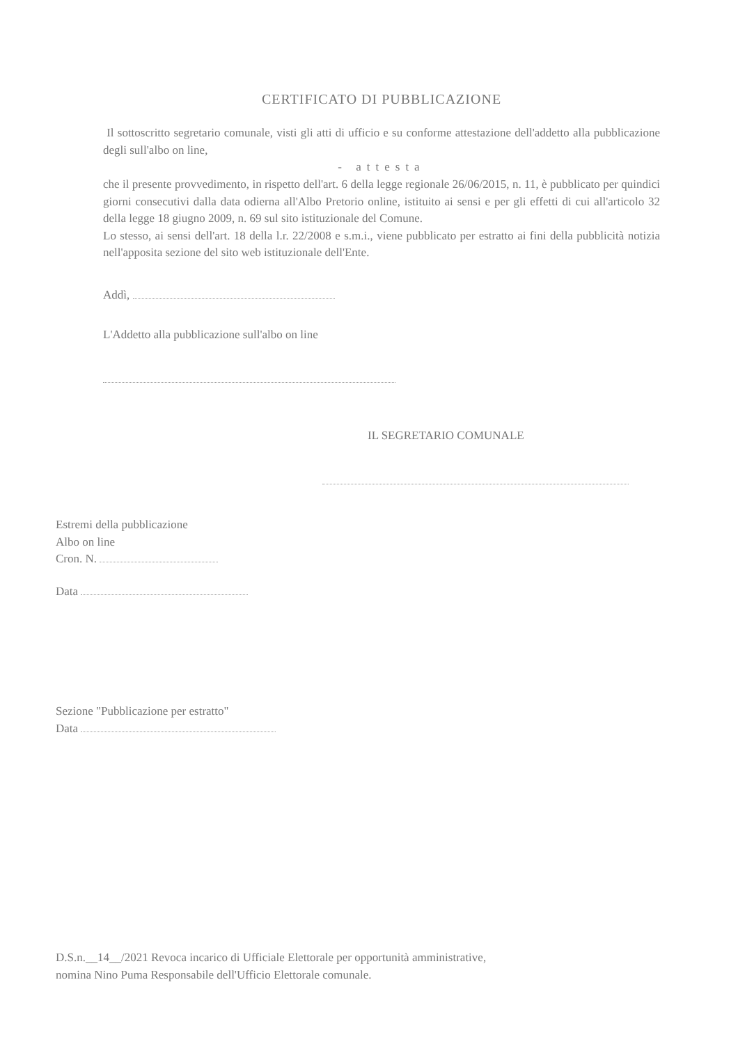CERTIFICATO DI PUBBLICAZIONE
Il sottoscritto segretario comunale, visti gli atti di ufficio e su conforme attestazione dell'addetto alla pubblicazione degli sull'albo on line,
- attesta
che il presente provvedimento, in rispetto dell'art. 6 della legge regionale 26/06/2015, n. 11, è pubblicato per quindici giorni consecutivi dalla data odierna all'Albo Pretorio online, istituito ai sensi e per gli effetti di cui all'articolo 32 della legge 18 giugno 2009, n. 69 sul sito istituzionale del Comune.
Lo stesso, ai sensi dell'art. 18 della l.r. 22/2008 e s.m.i., viene pubblicato per estratto ai fini della pubblicità notizia nell'apposita sezione del sito web istituzionale dell'Ente.
Addì,
L'Addetto alla pubblicazione sull'albo on line
IL SEGRETARIO COMUNALE
Estremi della pubblicazione
Albo on line
Cron. N.
Data
Sezione "Pubblicazione per estratto"
Data
D.S.n.__14__/2021 Revoca incarico di Ufficiale Elettorale per opportunità amministrative,
nomina Nino Puma Responsabile dell'Ufficio Elettorale comunale.